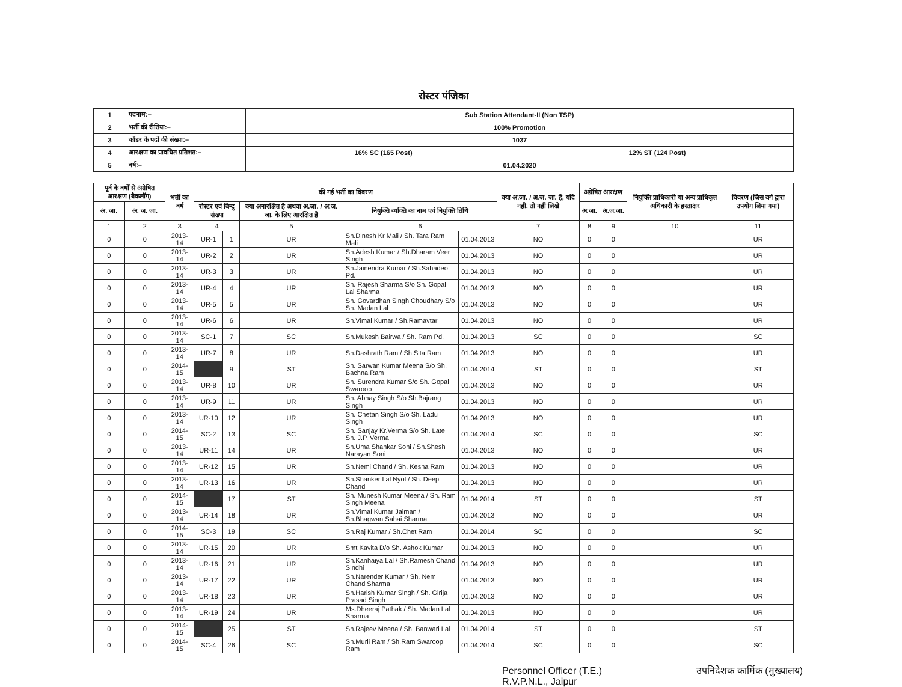रोस्टर पंजिका
| 1 | पदनाम:– | Sub Station Attendant-II (Non TSP) | |
| 2 | भर्ती की रीतियां:– | 100% Promotion | |
| 3 | कॉडर के पदों की संख्या:– | 1037 | |
| 4 | आरक्षण का प्रावधित प्रतिशत:– | 16% SC (165 Post) | 12% ST (124 Post) |
| 5 | वर्ष:– | 01.04.2020 | |
| पूर्व के वर्षों से अग्रेषित आरक्षण (बैकलॉग) | | भर्ती का वर्ष | की गई भर्ती का विवरण | | | | | क्या अ.जा. / अ.ज. जा. है, यदि नहीं, तो नहीं लिखे | अग्रेषित आरक्षण | | नियुक्ति प्राधिकारी या अन्य प्राधिकृत अधिकारी के हस्ताक्षर | विवरण (जिस वर्ग द्वारा उपयोग लिया गया) |
| --- | --- | --- | --- | --- | --- | --- | --- | --- | --- | --- | --- | --- |
| अ. जा. | अ. ज. जा. | | रोस्टर एवं बिन्दु संख्या | | क्या अनारक्षित है अथवा अ.जा. / अ.ज. जा. के लिए आरक्षित है | नियुक्ति व्यक्ति का नाम एवं नियुक्ति तिथि | | | अ.जा. | अ.ज.जा. | | |
| 1 | 2 | 3 | 4 | | 5 | 6 | | 7 | 8 | 9 | 10 | 11 |
| 0 | 0 | 2013-14 | UR-1 | 1 | UR | Sh.Dinesh Kr Mali / Sh. Tara Ram Mali | 01.04.2013 | NO | 0 | 0 | | UR |
| 0 | 0 | 2013-14 | UR-2 | 2 | UR | Sh.Adesh Kumar / Sh.Dharam Veer Singh | 01.04.2013 | NO | 0 | 0 | | UR |
| 0 | 0 | 2013-14 | UR-3 | 3 | UR | Sh.Jainendra Kumar / Sh.Sahadeo Pd. | 01.04.2013 | NO | 0 | 0 | | UR |
| 0 | 0 | 2013-14 | UR-4 | 4 | UR | Sh. Rajesh Sharma S/o Sh. Gopal Lal Sharma | 01.04.2013 | NO | 0 | 0 | | UR |
| 0 | 0 | 2013-14 | UR-5 | 5 | UR | Sh. Govardhan Singh Choudhary S/o Sh. Madan Lal | 01.04.2013 | NO | 0 | 0 | | UR |
| 0 | 0 | 2013-14 | UR-6 | 6 | UR | Sh.Vimal Kumar / Sh.Ramavtar | 01.04.2013 | NO | 0 | 0 | | UR |
| 0 | 0 | 2013-14 | SC-1 | 7 | SC | Sh.Mukesh Bairwa / Sh. Ram Pd. | 01.04.2013 | SC | 0 | 0 | | SC |
| 0 | 0 | 2013-14 | UR-7 | 8 | UR | Sh.Dashrath Ram / Sh.Sita Ram | 01.04.2013 | NO | 0 | 0 | | UR |
| 0 | 0 | 2014-15 | | 9 | ST | Sh. Sarwan Kumar Meena S/o Sh. Bachna Ram | 01.04.2014 | ST | 0 | 0 | | ST |
| 0 | 0 | 2013-14 | UR-8 | 10 | UR | Sh. Surendra Kumar S/o Sh. Gopal Swaroop | 01.04.2013 | NO | 0 | 0 | | UR |
| 0 | 0 | 2013-14 | UR-9 | 11 | UR | Sh. Abhay Singh S/o Sh.Bajrang Singh | 01.04.2013 | NO | 0 | 0 | | UR |
| 0 | 0 | 2013-14 | UR-10 | 12 | UR | Sh. Chetan Singh S/o Sh. Ladu Singh | 01.04.2013 | NO | 0 | 0 | | UR |
| 0 | 0 | 2014-15 | SC-2 | 13 | SC | Sh. Sanjay Kr.Verma S/o Sh. Late Sh. J.P. Verma | 01.04.2014 | SC | 0 | 0 | | SC |
| 0 | 0 | 2013-14 | UR-11 | 14 | UR | Sh.Uma Shankar Soni / Sh.Shesh Narayan Soni | 01.04.2013 | NO | 0 | 0 | | UR |
| 0 | 0 | 2013-14 | UR-12 | 15 | UR | Sh.Nemi Chand / Sh. Kesha Ram | 01.04.2013 | NO | 0 | 0 | | UR |
| 0 | 0 | 2013-14 | UR-13 | 16 | UR | Sh.Shanker Lal Nyol / Sh. Deep Chand | 01.04.2013 | NO | 0 | 0 | | UR |
| 0 | 0 | 2014-15 | | 17 | ST | Sh. Munesh Kumar Meena / Sh. Ram Singh Meena | 01.04.2014 | ST | 0 | 0 | | ST |
| 0 | 0 | 2013-14 | UR-14 | 18 | UR | Sh.Vimal Kumar Jaiman / Sh.Bhagwan Sahai Sharma | 01.04.2013 | NO | 0 | 0 | | UR |
| 0 | 0 | 2014-15 | SC-3 | 19 | SC | Sh.Raj Kumar / Sh.Chet Ram | 01.04.2014 | SC | 0 | 0 | | SC |
| 0 | 0 | 2013-14 | UR-15 | 20 | UR | Smt Kavita D/o Sh. Ashok Kumar | 01.04.2013 | NO | 0 | 0 | | UR |
| 0 | 0 | 2013-14 | UR-16 | 21 | UR | Sh.Kanhaiya Lal / Sh.Ramesh Chand Sindhi | 01.04.2013 | NO | 0 | 0 | | UR |
| 0 | 0 | 2013-14 | UR-17 | 22 | UR | Sh.Narender Kumar / Sh. Nem Chand Sharma | 01.04.2013 | NO | 0 | 0 | | UR |
| 0 | 0 | 2013-14 | UR-18 | 23 | UR | Sh.Harish Kumar Singh / Sh. Girija Prasad Singh | 01.04.2013 | NO | 0 | 0 | | UR |
| 0 | 0 | 2013-14 | UR-19 | 24 | UR | Ms.Dheeraj Pathak / Sh. Madan Lal Sharma | 01.04.2013 | NO | 0 | 0 | | UR |
| 0 | 0 | 2014-15 | | 25 | ST | Sh.Rajeev Meena / Sh. Banwari Lal | 01.04.2014 | ST | 0 | 0 | | ST |
| 0 | 0 | 2014-15 | SC-4 | 26 | SC | Sh.Murli Ram / Sh.Ram Swaroop Ram | 01.04.2014 | SC | 0 | 0 | | SC |
Personnel Officer (T.E.)
R.V.P.N.L., Jaipur
उपनिदेशक कार्मिक (मुख्यालय)